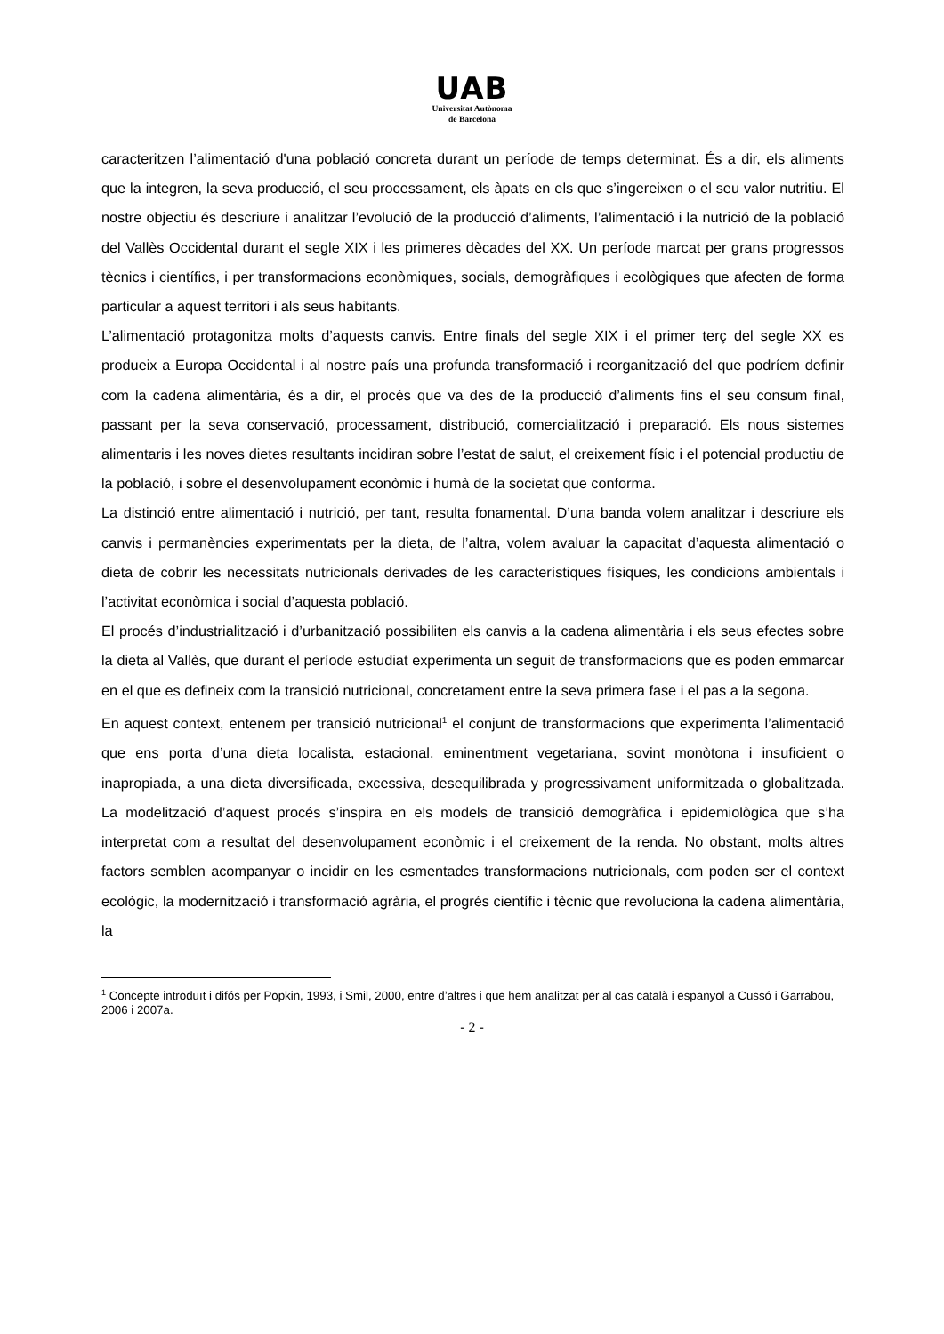UAB
Universitat Autònoma
de Barcelona
caracteritzen l’alimentació d'una població concreta durant un període de temps determinat. És a dir, els aliments que la integren, la seva producció, el seu processament, els àpats en els que s’ingereixen o el seu valor nutritiu. El nostre objectiu és descriure i analitzar l’evolució de la producció d’aliments, l’alimentació i la nutrició de la població del Vallès Occidental durant el segle XIX i les primeres dècades del XX. Un període marcat per grans progressos tècnics i científics, i per transformacions econòmiques, socials, demogràfiques i ecològiques que afecten de forma particular a aquest territori i als seus habitants.
L’alimentació protagonitza molts d’aquests canvis. Entre finals del segle XIX i el primer terç del segle XX es produeix a Europa Occidental i al nostre país una profunda transformació i reorganització del que podríem definir com la cadena alimentària, és a dir, el procés que va des de la producció d’aliments fins el seu consum final, passant per la seva conservació, processament, distribució, comercialització i preparació. Els nous sistemes alimentaris i les noves dietes resultants incidiran sobre l’estat de salut, el creixement físic i el potencial productiu de la població, i sobre el desenvolupament econòmic i humà de la societat que conforma.
La distinció entre alimentació i nutrició, per tant, resulta fonamental. D’una banda volem analitzar i descriure els canvis i permanències experimentats per la dieta, de l’altra, volem avaluar la capacitat d’aquesta alimentació o dieta de cobrir les necessitats nutricionals derivades de les característiques físiques, les condicions ambientals i l’activitat econòmica i social d’aquesta població.
El procés d’industrialització i d’urbanització possibiliten els canvis a la cadena alimentària i els seus efectes sobre la dieta al Vallès, que durant el període estudiat experimenta un seguit de transformacions que es poden emmarcar en el que es defineix com la transició nutricional, concretament entre la seva primera fase i el pas a la segona.
En aquest context, entenem per transició nutricional<sup>1</sup> el conjunt de transformacions que experimenta l’alimentació que ens porta d’una dieta localista, estacional, eminentment vegetariana, sovint monòtona i insuficient o inapropiada, a una dieta diversificada, excessiva, desequilibrada y progressivament uniformitzada o globalitzada. La modelització d’aquest procés s’inspira en els models de transició demogràfica i epidemiològica que s’ha interpretat com a resultat del desenvolupament econòmic i el creixement de la renda. No obstant, molts altres factors semblen acompanyar o incidir en les esmentades transformacions nutricionals, com poden ser el context ecològic, la modernització i transformació agrària, el progrés científic i tècnic que revoluciona la cadena alimentària, la
<sup>1</sup> Concepte introduït i difós per Popkin, 1993, i Smil, 2000, entre d’altres i que hem analitzat per al cas català i espanyol a Cussó i Garrabou, 2006 i 2007a.
- 2 -